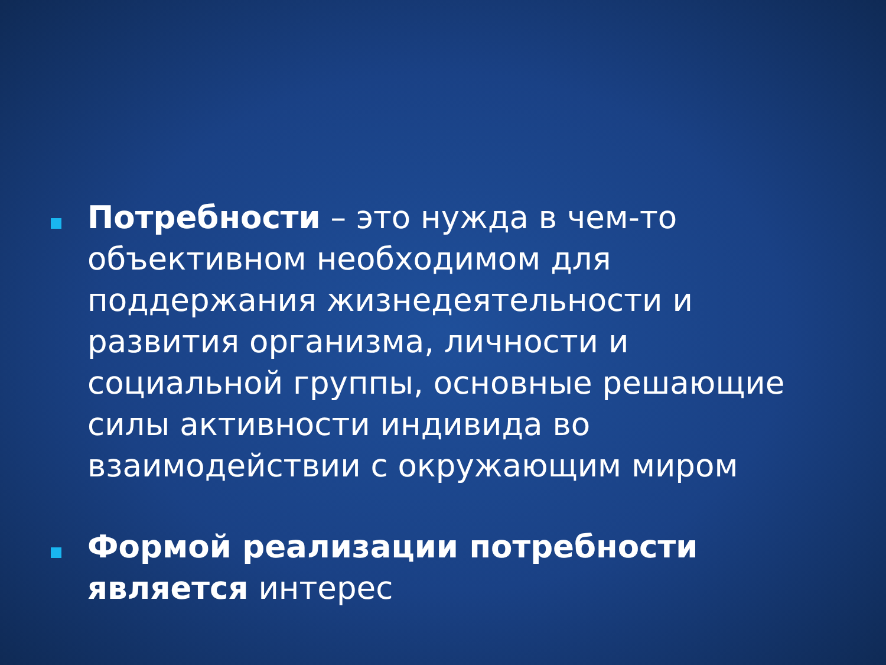Потребности – это нужда в чем-то объективном необходимом для поддержания жизнедеятельности и развития организма, личности и социальной группы, основные решающие силы активности индивида во взаимодействии с окружающим миром
Формой реализации потребности является интерес